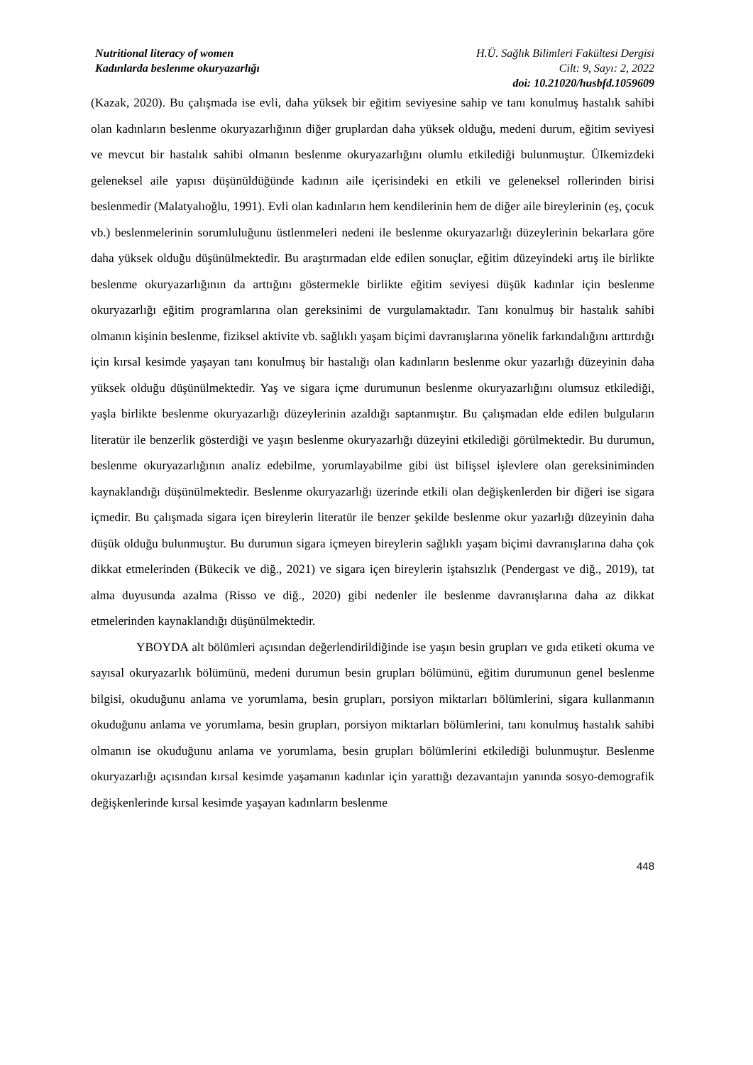Nutritional literacy of women
Kadınlarda beslenme okuryazarlığı
H.Ü. Sağlık Bilimleri Fakültesi Dergisi
Cilt: 9, Sayı: 2, 2022
doi: 10.21020/husbfd.1059609
(Kazak, 2020). Bu çalışmada ise evli, daha yüksek bir eğitim seviyesine sahip ve tanı konulmuş hastalık sahibi olan kadınların beslenme okuryazarlığının diğer gruplardan daha yüksek olduğu, medeni durum, eğitim seviyesi ve mevcut bir hastalık sahibi olmanın beslenme okuryazarlığını olumlu etkilediği bulunmuştur. Ülkemizdeki geleneksel aile yapısı düşünüldüğünde kadının aile içerisindeki en etkili ve geleneksel rollerinden birisi beslenmedir (Malatyalıoğlu, 1991). Evli olan kadınların hem kendilerinin hem de diğer aile bireylerinin (eş, çocuk vb.) beslenmelerinin sorumluluğunu üstlenmeleri nedeni ile beslenme okuryazarlığı düzeylerinin bekarlara göre daha yüksek olduğu düşünülmektedir. Bu araştırmadan elde edilen sonuçlar, eğitim düzeyindeki artış ile birlikte beslenme okuryazarlığının da arttığını göstermekle birlikte eğitim seviyesi düşük kadınlar için beslenme okuryazarlığı eğitim programlarına olan gereksinimi de vurgulamaktadır. Tanı konulmuş bir hastalık sahibi olmanın kişinin beslenme, fiziksel aktivite vb. sağlıklı yaşam biçimi davranışlarına yönelik farkındalığını arttırdığı için kırsal kesimde yaşayan tanı konulmuş bir hastalığı olan kadınların beslenme okur yazarlığı düzeyinin daha yüksek olduğu düşünülmektedir. Yaş ve sigara içme durumunun beslenme okuryazarlığını olumsuz etkilediği, yaşla birlikte beslenme okuryazarlığı düzeylerinin azaldığı saptanmıştır. Bu çalışmadan elde edilen bulguların literatür ile benzerlik gösterdiği ve yaşın beslenme okuryazarlığı düzeyini etkilediği görülmektedir. Bu durumun, beslenme okuryazarlığının analiz edebilme, yorumlayabilme gibi üst bilişsel işlevlere olan gereksiniminden kaynaklandığı düşünülmektedir. Beslenme okuryazarlığı üzerinde etkili olan değişkenlerden bir diğeri ise sigara içmedir. Bu çalışmada sigara içen bireylerin literatür ile benzer şekilde beslenme okur yazarlığı düzeyinin daha düşük olduğu bulunmuştur. Bu durumun sigara içmeyen bireylerin sağlıklı yaşam biçimi davranışlarına daha çok dikkat etmelerinden (Bükecik ve diğ., 2021) ve sigara içen bireylerin iştahsızlık (Pendergast ve diğ., 2019), tat alma duyusunda azalma (Risso ve diğ., 2020) gibi nedenler ile beslenme davranışlarına daha az dikkat etmelerinden kaynaklandığı düşünülmektedir.
YBOYDA alt bölümleri açısından değerlendirildiğinde ise yaşın besin grupları ve gıda etiketi okuma ve sayısal okuryazarlık bölümünü, medeni durumun besin grupları bölümünü, eğitim durumunun genel beslenme bilgisi, okuduğunu anlama ve yorumlama, besin grupları, porsiyon miktarları bölümlerini, sigara kullanmanın okuduğunu anlama ve yorumlama, besin grupları, porsiyon miktarları bölümlerini, tanı konulmuş hastalık sahibi olmanın ise okuduğunu anlama ve yorumlama, besin grupları bölümlerini etkilediği bulunmuştur. Beslenme okuryazarlığı açısından kırsal kesimde yaşamanın kadınlar için yarattığı dezavantajın yanında sosyo-demografik değişkenlerinde kırsal kesimde yaşayan kadınların beslenme
448